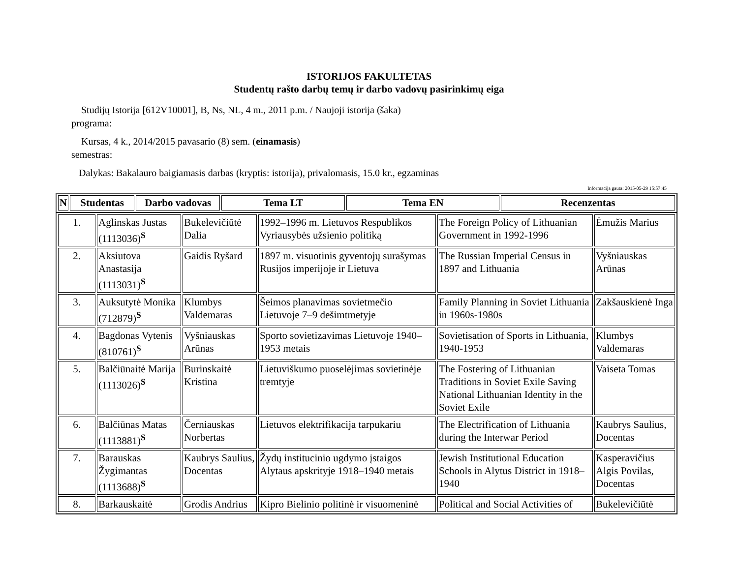ISTORIJOS FAKULTETAS
Studentų rašto darbų temų ir darbo vadovų pasirinkimų eiga
Studijų Istorija [612V10001], B, Ns, NL, 4 m., 2011 p.m. / Naujoji istorija (šaka)
programa:
Kursas, 4 k., 2014/2015 pavasario (8) sem. (einamasis)
semestras:
Dalykas: Bakalauro baigiamasis darbas (kryptis: istorija), privalomasis, 15.0 kr., egzaminas
Informacija gauta: 2015-05-29 15:57:45
| N | Studentas | Darbo vadovas | Tema LT | Tema EN | Recenzentas |
| --- | --- | --- | --- | --- | --- |
| 1. | Aglinskas Justas (1113036)<sup>S</sup> | Bukelevičiūtė Dalia | 1992–1996 m. Lietuvos Respublikos Vyriausybės užsienio politiką | The Foreign Policy of Lithuanian Government in 1992-1996 | Ėmužis Marius |
| 2. | Aksiutova Anastasija (1113031)<sup>S</sup> | Gaidis Ryšard | 1897 m. visuotinis gyventojų surašymas Rusijos imperijoje ir Lietuva | The Russian Imperial Census in 1897 and Lithuania | Vyšniauskas Arūnas |
| 3. | Auksutytė Monika (712879)<sup>S</sup> | Klumbys Valdemaras | Šeimos planavimas sovietmečio Lietuvoje 7–9 dešimtmetyje | Family Planning in Soviet Lithuania in 1960s-1980s | Zakšauskienė Inga |
| 4. | Bagdonas Vytenis (810761)<sup>S</sup> | Vyšniauskas Arūnas | Sporto sovietizavimas Lietuvoje 1940–1953 metais | Sovietisation of Sports in Lithuania, 1940-1953 | Klumbys Valdemaras |
| 5. | Balčiūnaitė Marija (1113026)<sup>S</sup> | Burinskaitė Kristina | Lietuviškumo puoselėjimas sovietinėje tremtyje | The Fostering of Lithuanian Traditions in Soviet Exile Saving National Lithuanian Identity in the Soviet Exile | Vaiseta Tomas |
| 6. | Balčiūnas Matas (1113881)<sup>S</sup> | Černiauskas Norbertas | Lietuvos elektrifikacija tarpukariu | The Electrification of Lithuania during the Interwar Period | Kaubrys Saulius, Docentas |
| 7. | Barauskas Žygimantas (1113688)<sup>S</sup> | Kaubrys Saulius, Docentas | Žydų institucinio ugdymo įstaigos Alytaus apskrityje 1918–1940 metais | Jewish Institutional Education Schools in Alytus District in 1918–1940 | Kasperavičius Algis Povilas, Docentas |
| 8. | Barkauskaitė | Grodis Andrius | Kipro Bielinio politinė ir visuomeninė | Political and Social Activities of | Bukelevičiūtė |